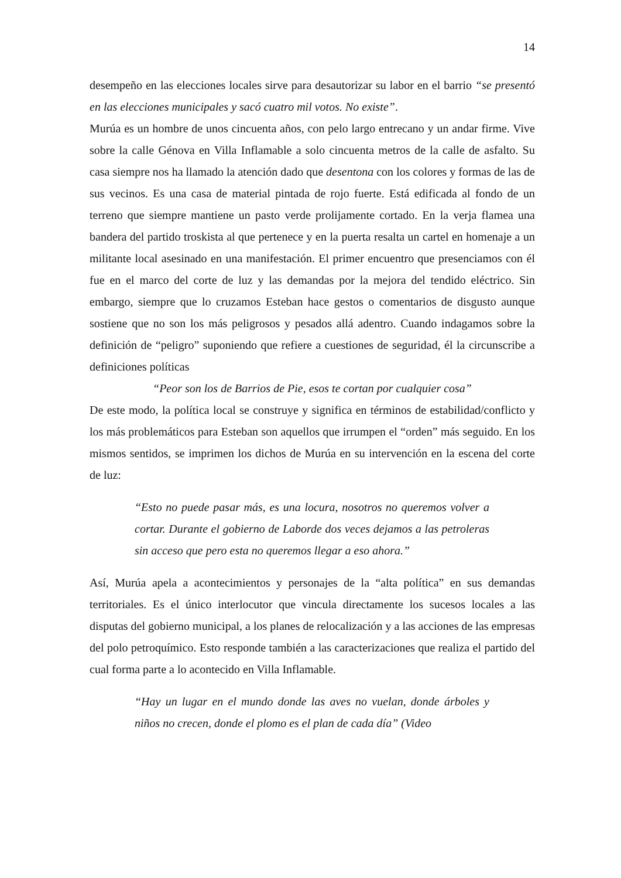14
desempeño en las elecciones locales sirve para desautorizar su labor en el barrio “se presentó en las elecciones municipales y sacó cuatro mil votos. No existe”.
Murúa es un hombre de unos cincuenta años, con pelo largo entrecano y un andar firme. Vive sobre la calle Génova en Villa Inflamable a solo cincuenta metros de la calle de asfalto. Su casa siempre nos ha llamado la atención dado que desentona con los colores y formas de las de sus vecinos. Es una casa de material pintada de rojo fuerte. Está edificada al fondo de un terreno que siempre mantiene un pasto verde prolijamente cortado. En la verja flamea una bandera del partido troskista al que pertenece y en la puerta resalta un cartel en homenaje a un militante local asesinado en una manifestación. El primer encuentro que presenciamos con él fue en el marco del corte de luz y las demandas por la mejora del tendido eléctrico. Sin embargo, siempre que lo cruzamos Esteban hace gestos o comentarios de disgusto aunque sostiene que no son los más peligrosos y pesados allá adentro. Cuando indagamos sobre la definición de “peligro” suponiendo que refiere a cuestiones de seguridad, él la circunscribe a definiciones políticas
“Peor son los de Barrios de Pie, esos te cortan por cualquier cosa”
De este modo, la política local se construye y significa en términos de estabilidad/conflicto y los más problemáticos para Esteban son aquellos que irrumpen el “orden” más seguido. En los mismos sentidos, se imprimen los dichos de Murúa en su intervención en la escena del corte de luz:
“Esto no puede pasar más, es una locura, nosotros no queremos volver a cortar. Durante el gobierno de Laborde dos veces dejamos a las petroleras sin acceso que pero esta no queremos llegar a eso ahora.”
Así, Murúa apela a acontecimientos y personajes de la “alta política” en sus demandas territoriales. Es el único interlocutor que vincula directamente los sucesos locales a las disputas del gobierno municipal, a los planes de relocalización y a las acciones de las empresas del polo petroquímico. Esto responde también a las caracterizaciones que realiza el partido del cual forma parte a lo acontecido en Villa Inflamable.
“Hay un lugar en el mundo donde las aves no vuelan, donde árboles y niños no crecen, donde el plomo es el plan de cada día” (Video